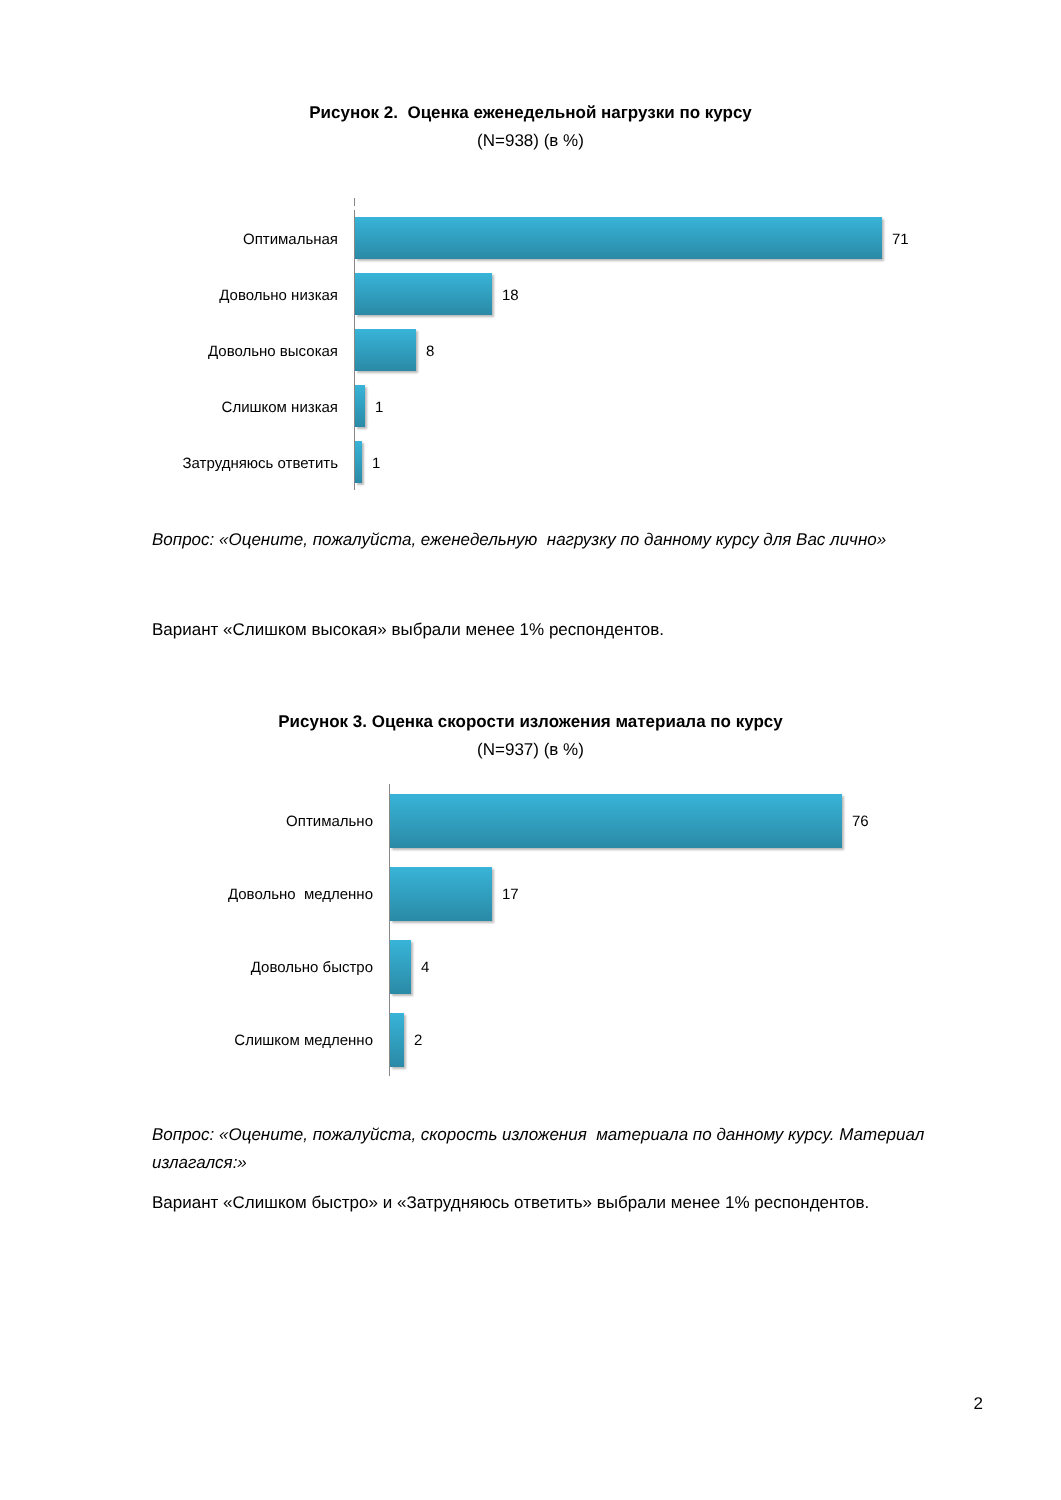Рисунок 2. Оценка еженедельной нагрузки по курсу
(N=938) (в %)
Оптимальная
71
Довольно низкая
18
Довольно высокая
8
Слишком низкая
1
Затрудняюсь ответить
1
Вопрос: «Оцените, пожалуйста, еженедельную нагрузку по данному курсу для Вас лично»
Вариант «Слишком высокая» выбрали менее 1% респондентов.
Рисунок 3. Оценка скорости изложения материала по курсу
(N=937) (в %)
Оптимально
76
Довольно медленно
17
Довольно быстро
4
Слишком медленно
2
Вопрос: «Оцените, пожалуйста, скорость изложения материала по данному курсу. Материал излагался:»
Вариант «Слишком быстро» и «Затрудняюсь ответить» выбрали менее 1% респондентов.
2